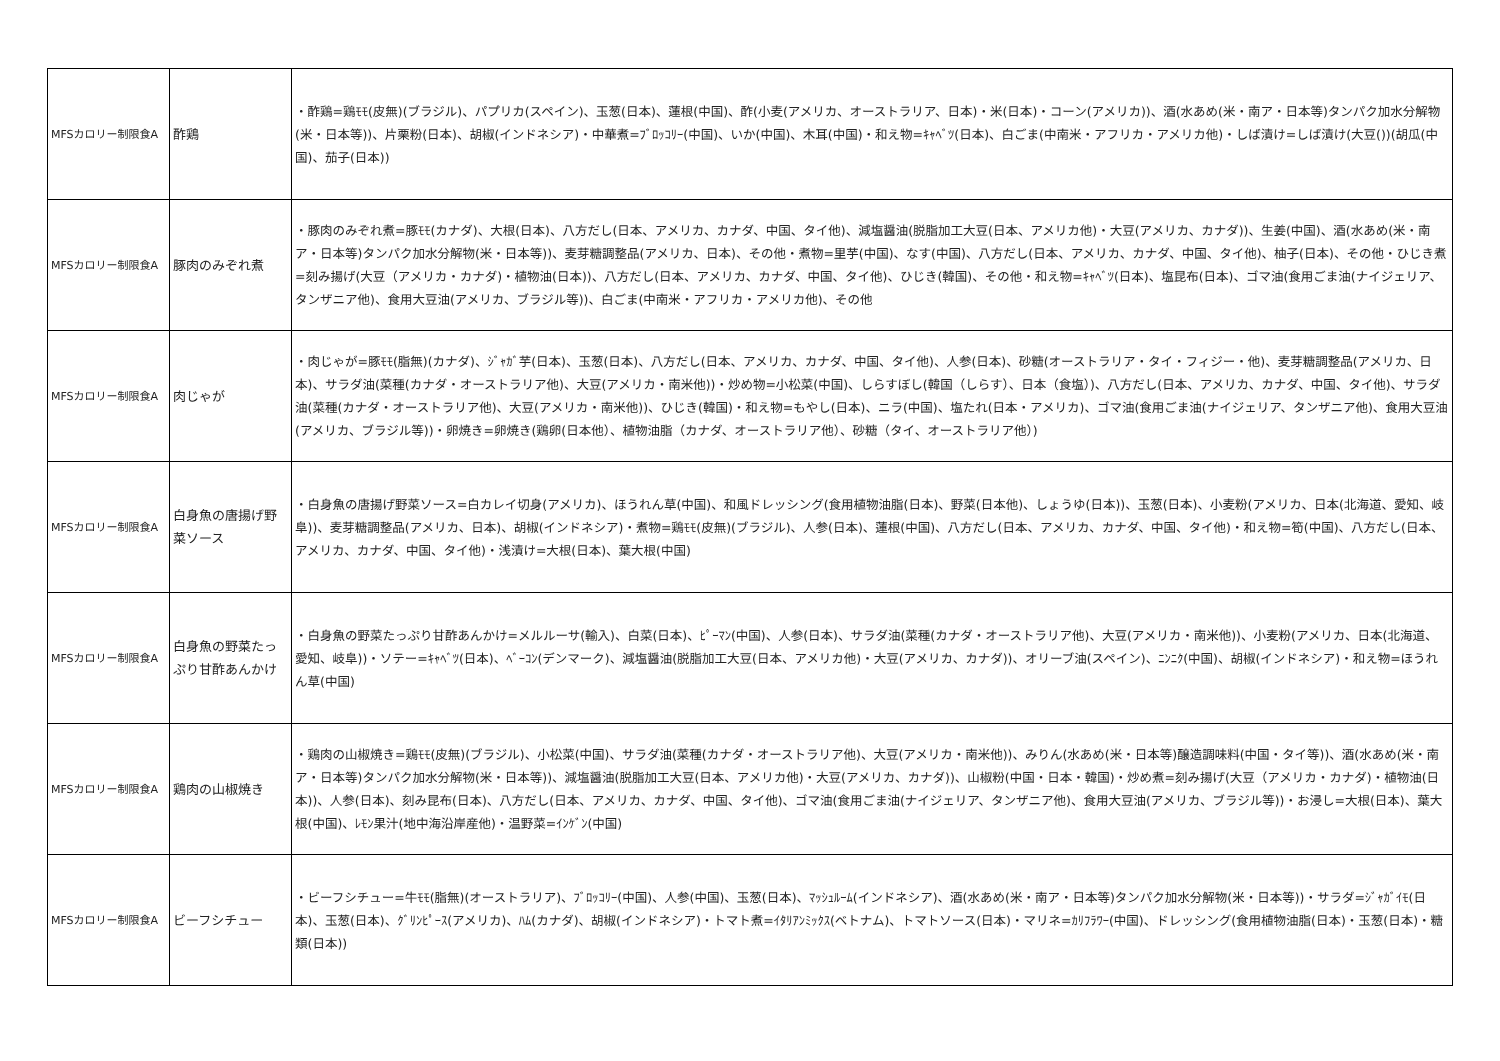| MFSカロリー制限食A | 酢鶏 | ・酢鶏=鶏ﾓﾓ(皮無)(ブラジル)、パプリカ(スペイン)、玉葱(日本)、蓮根(中国)、酢(小麦(アメリカ、オーストラリア、日本)・米(日本)・コーン(アメリカ))、酒(水あめ(米・南ア・日本等)タンパク加水分解物(米・日本等))、片栗粉(日本)、胡椒(インドネシア)・中華煮=ﾌﾞﾛｯｺﾘｰ(中国)、いか(中国)、木耳(中国)・和え物=ｷｬﾍﾞﾂ(日本)、白ごま(中南米・アフリカ・アメリカ他)・しば漬け=しば漬け(大豆())(胡瓜(中国)、茄子(日本)) |
| MFSカロリー制限食A | 豚肉のみぞれ煮 | ・豚肉のみぞれ煮=豚ﾓﾓ(カナダ)、大根(日本)、八方だし(日本、アメリカ、カナダ、中国、タイ他)、減塩醤油(脱脂加工大豆(日本、アメリカ他)・大豆(アメリカ、カナダ))、生姜(中国)、酒(水あめ(米・南ア・日本等)タンパク加水分解物(米・日本等))、麦芽糖調整品(アメリカ、日本)、その他・煮物=里芋(中国)、なす(中国)、八方だし(日本、アメリカ、カナダ、中国、タイ他)、柚子(日本)、その他・ひじき煮=刻み揚げ(大豆（アメリカ・カナダ)・植物油(日本))、八方だし(日本、アメリカ、カナダ、中国、タイ他)、ひじき(韓国)、その他・和え物=ｷｬﾍﾞﾂ(日本)、塩昆布(日本)、ゴマ油(食用ごま油(ナイジェリア、タンザニア他)、食用大豆油(アメリカ、ブラジル等))、白ごま(中南米・アフリカ・アメリカ他)、その他 |
| MFSカロリー制限食A | 肉じゃが | ・肉じゃが=豚ﾓﾓ(脂無)(カナダ)、ｼﾞｬｶﾞ芋(日本)、玉葱(日本)、八方だし(日本、アメリカ、カナダ、中国、タイ他)、人参(日本)、砂糖(オーストラリア・タイ・フィジー・他)、麦芽糖調整品(アメリカ、日本)、サラダ油(菜種(カナダ・オーストラリア他)、大豆(アメリカ・南米他))・炒め物=小松菜(中国)、しらすぼし(韓国（しらす）、日本（食塩）)、八方だし(日本、アメリカ、カナダ、中国、タイ他)、サラダ油(菜種(カナダ・オーストラリア他)、大豆(アメリカ・南米他))、ひじき(韓国)・和え物=もやし(日本)、ニラ(中国)、塩たれ(日本・アメリカ)、ゴマ油(食用ごま油(ナイジェリア、タンザニア他)、食用大豆油(アメリカ、ブラジル等))・卵焼き=卵焼き(鶏卵(日本他）、植物油脂（カナダ、オーストラリア他）、砂糖（タイ、オーストラリア他）) |
| MFSカロリー制限食A | 白身魚の唐揚げ野菜ソース | ・白身魚の唐揚げ野菜ソース=白カレイ切身(アメリカ)、ほうれん草(中国)、和風ドレッシング(食用植物油脂(日本)、野菜(日本他)、しょうゆ(日本))、玉葱(日本)、小麦粉(アメリカ、日本(北海道、愛知、岐阜))、麦芽糖調整品(アメリカ、日本)、胡椒(インドネシア)・煮物=鶏ﾓﾓ(皮無)(ブラジル)、人参(日本)、蓮根(中国)、八方だし(日本、アメリカ、カナダ、中国、タイ他)・和え物=筍(中国)、八方だし(日本、アメリカ、カナダ、中国、タイ他)・浅漬け=大根(日本)、葉大根(中国) |
| MFSカロリー制限食A | 白身魚の野菜たっぷり甘酢あんかけ | ・白身魚の野菜たっぷり甘酢あんかけ=メルルーサ(輸入)、白菜(日本)、ﾋﾟｰﾏﾝ(中国)、人参(日本)、サラダ油(菜種(カナダ・オーストラリア他)、大豆(アメリカ・南米他))、小麦粉(アメリカ、日本(北海道、愛知、岐阜))・ソテー=ｷｬﾍﾞﾂ(日本)、ﾍﾞｰｺﾝ(デンマーク)、減塩醤油(脱脂加工大豆(日本、アメリカ他)・大豆(アメリカ、カナダ))、オリーブ油(スペイン)、ﾆﾝﾆｸ(中国)、胡椒(インドネシア)・和え物=ほうれん草(中国) |
| MFSカロリー制限食A | 鶏肉の山椒焼き | ・鶏肉の山椒焼き=鶏ﾓﾓ(皮無)(ブラジル)、小松菜(中国)、サラダ油(菜種(カナダ・オーストラリア他)、大豆(アメリカ・南米他))、みりん(水あめ(米・日本等)醸造調味料(中国・タイ等))、酒(水あめ(米・南ア・日本等)タンパク加水分解物(米・日本等))、減塩醤油(脱脂加工大豆(日本、アメリカ他)・大豆(アメリカ、カナダ))、山椒粉(中国・日本・韓国)・炒め煮=刻み揚げ(大豆（アメリカ・カナダ)・植物油(日本))、人参(日本)、刻み昆布(日本)、八方だし(日本、アメリカ、カナダ、中国、タイ他)、ゴマ油(食用ごま油(ナイジェリア、タンザニア他)、食用大豆油(アメリカ、ブラジル等))・お浸し=大根(日本)、葉大根(中国)、ﾚﾓﾝ果汁(地中海沿岸産他)・温野菜=ｲﾝｹﾞﾝ(中国) |
| MFSカロリー制限食A | ビーフシチュー | ・ビーフシチュー=牛ﾓﾓ(脂無)(オーストラリア)、ﾌﾞﾛｯｺﾘｰ(中国)、人参(中国)、玉葱(日本)、ﾏｯｼｭﾙｰﾑ(インドネシア)、酒(水あめ(米・南ア・日本等)タンパク加水分解物(米・日本等))・サラダ=ｼﾞｬｶﾞｲﾓ(日本)、玉葱(日本)、ｸﾞﾘﾝﾋﾟｰｽ(アメリカ)、ﾊﾑ(カナダ)、胡椒(インドネシア)・トマト煮=ｲﾀﾘｱﾝﾐｯｸｽ(ベトナム)、トマトソース(日本)・マリネ=ｶﾘﾌﾗﾜｰ(中国)、ドレッシング(食用植物油脂(日本)・玉葱(日本)・糖類(日本)) |